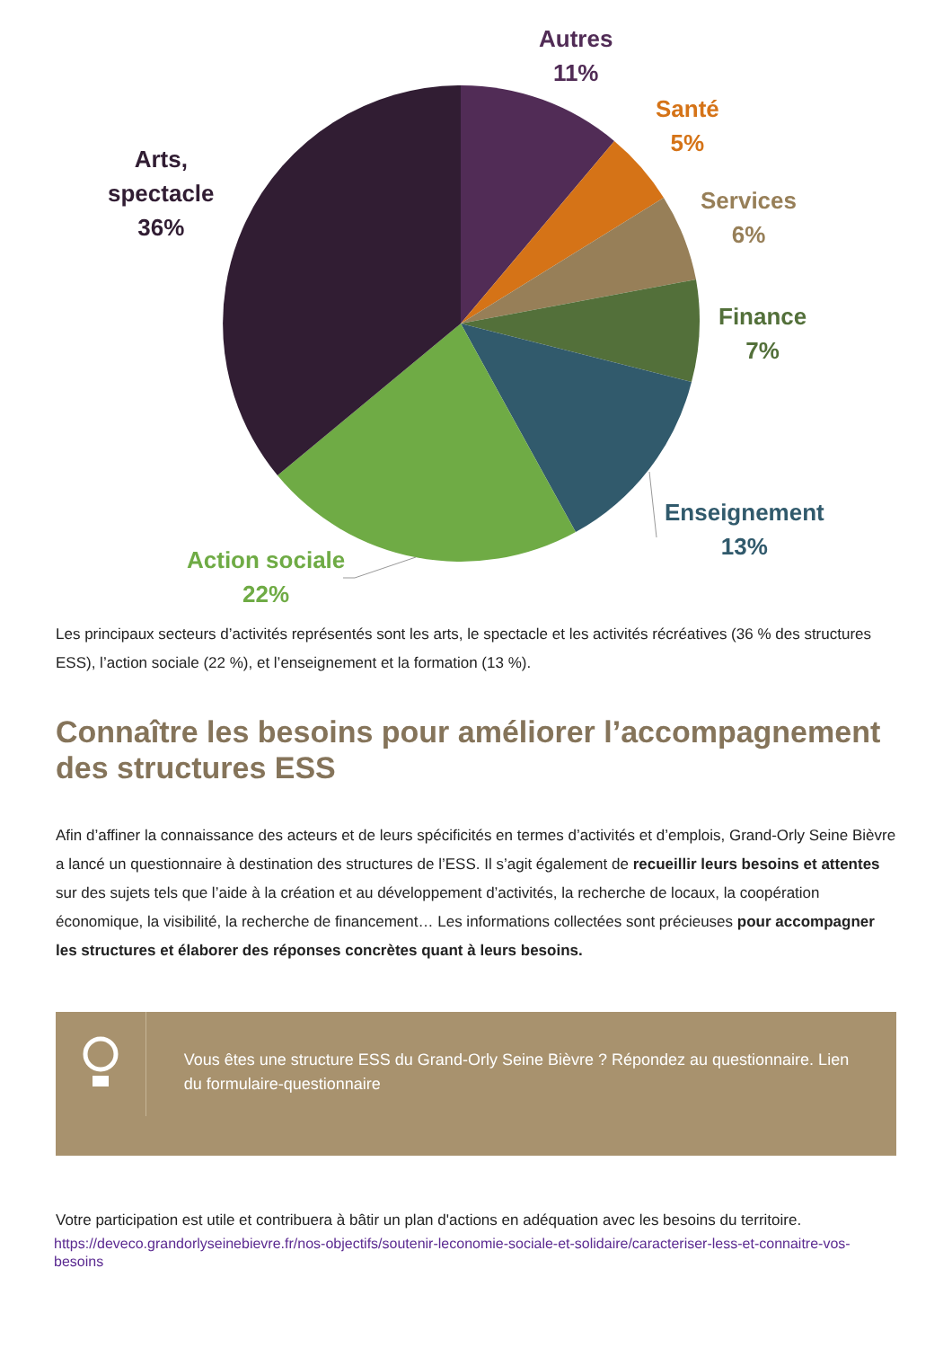Autres
11%
Santé
5%
Services
6%
Finance
7%
Enseignement
13%
Action sociale
22%
Arts,
spectacle
36%
Les principaux secteurs d’activités représentés sont les arts, le spectacle et les activités récréatives (36 % des structures ESS), l’action sociale (22 %), et l’enseignement et la formation (13 %).
Connaître les besoins pour améliorer l’accompagnement des structures ESS
Afin d’affiner la connaissance des acteurs et de leurs spécificités en termes d’activités et d’emplois, Grand-Orly Seine Bièvre a lancé un questionnaire à destination des structures de l’ESS. Il s’agit également de recueillir leurs besoins et attentes sur des sujets tels que l’aide à la création et au développement d’activités, la recherche de locaux, la coopération économique, la visibilité, la recherche de financement… Les informations collectées sont précieuses pour accompagner les structures et élaborer des réponses concrètes quant à leurs besoins.
Vous êtes une structure ESS du Grand-Orly Seine Bièvre ? Répondez au questionnaire. Lien du formulaire-questionnaire
Votre participation est utile et contribuera à bâtir un plan d'actions en adéquation avec les besoins du territoire.
https://deveco.grandorlyseinebievre.fr/nos-objectifs/soutenir-leconomie-sociale-et-solidaire/caracteriser-less-et-connaitre-vos-besoins